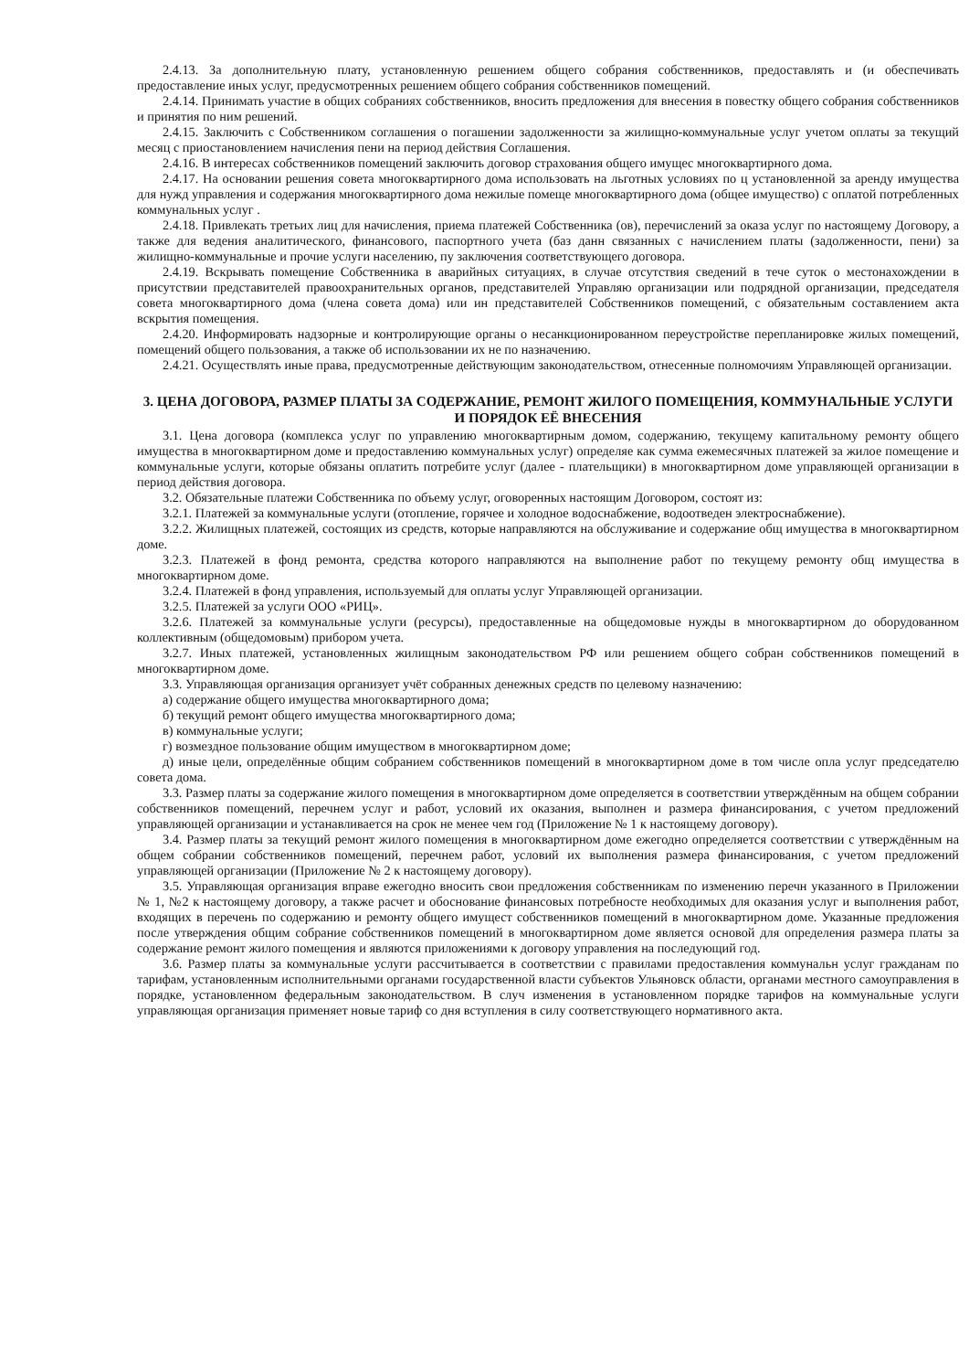2.4.13. За дополнительную плату, установленную решением общего собрания собственников, предоставлять и (и обеспечивать предоставление иных услуг, предусмотренных решением общего собрания собственников помещений.
2.4.14. Принимать участие в общих собраниях собственников, вносить предложения для внесения в повестку общего собрания собственников и принятия по ним решений.
2.4.15. Заключить с Собственником соглашения о погашении задолженности за жилищно-коммунальные услуг учетом оплаты за текущий месяц с приостановлением начисления пени на период действия Соглашения.
2.4.16. В интересах собственников помещений заключить договор страхования общего имущес многоквартирного дома.
2.4.17. На основании решения совета многоквартирного дома использовать на льготных условиях по ц установленной за аренду имущества для нужд управления и содержания многоквартирного дома нежилые помеще многоквартирного дома (общее имущество) с оплатой потребленных коммунальных услуг .
2.4.18. Привлекать третьих лиц для начисления, приема платежей Собственника (ов), перечислений за оказа услуг по настоящему Договору, а также для ведения аналитического, финансового, паспортного учета (баз данн связанных с начислением платы (задолженности, пени) за жилищно-коммунальные и прочие услуги населению, пу заключения соответствующего договора.
2.4.19. Вскрывать помещение Собственника в аварийных ситуациях, в случае отсутствия сведений в тече суток о местонахождении в присутствии представителей правоохранительных органов, представителей Управляю организации или подрядной организации, председателя совета многоквартирного дома (члена совета дома) или ин представителей Собственников помещений, с обязательным составлением акта вскрытия помещения.
2.4.20. Информировать надзорные и контролирующие органы о несанкционированном переустройстве перепланировке жилых помещений, помещений общего пользования, а также об использовании их не по назначению.
2.4.21. Осуществлять иные права, предусмотренные действующим законодательством, отнесенные полномочиям Управляющей организации.
3. ЦЕНА ДОГОВОРА, РАЗМЕР ПЛАТЫ ЗА СОДЕРЖАНИЕ, РЕМОНТ ЖИЛОГО ПОМЕЩЕНИЯ, КОММУНАЛЬНЫЕ УСЛУГИ И ПОРЯДОК ЕЁ ВНЕСЕНИЯ
3.1. Цена договора (комплекса услуг по управлению многоквартирным домом, содержанию, текущему капитальному ремонту общего имущества в многоквартирном доме и предоставлению коммунальных услуг) определяе как сумма ежемесячных платежей за жилое помещение и коммунальные услуги, которые обязаны оплатить потребите услуг (далее - плательщики) в многоквартирном доме управляющей организации в период действия договора.
3.2. Обязательные платежи Собственника по объему услуг, оговоренных настоящим Договором, состоят из:
3.2.1. Платежей за коммунальные услуги (отопление, горячее и холодное водоснабжение, водоотведен электроснабжение).
3.2.2. Жилищных платежей, состоящих из средств, которые направляются на обслуживание и содержание общ имущества в многоквартирном доме.
3.2.3. Платежей в фонд ремонта, средства которого направляются на выполнение работ по текущему ремонту общ имущества в многоквартирном доме.
3.2.4. Платежей в фонд управления, используемый для оплаты услуг Управляющей организации.
3.2.5. Платежей за услуги ООО «РИЦ».
3.2.6. Платежей за коммунальные услуги (ресурсы), предоставленные на общедомовые нужды в многоквартирном до оборудованном коллективным (общедомовым) прибором учета.
3.2.7. Иных платежей, установленных жилищным законодательством РФ или решением общего собран собственников помещений в многоквартирном доме.
3.3. Управляющая организация организует учёт собранных денежных средств по целевому назначению:
а) содержание общего имущества многоквартирного дома;
б) текущий ремонт общего имущества многоквартирного дома;
в) коммунальные услуги;
г) возмездное пользование общим имуществом в многоквартирном доме;
д) иные цели, определённые общим собранием собственников помещений в многоквартирном доме в том числе опла услуг председателю совета дома.
3.3. Размер платы за содержание жилого помещения в многоквартирном доме определяется в соответствии утверждённым на общем собрании собственников помещений, перечнем услуг и работ, условий их оказания, выполнен и размера финансирования, с учетом предложений управляющей организации и устанавливается на срок не менее чем год (Приложение № 1 к настоящему договору).
3.4. Размер платы за текущий ремонт жилого помещения в многоквартирном доме ежегодно определяется соответствии с утверждённым на общем собрании собственников помещений, перечнем работ, условий их выполнения размера финансирования, с учетом предложений управляющей организации (Приложение № 2 к настоящему договору).
3.5. Управляющая организация вправе ежегодно вносить свои предложения собственникам по изменению перечн указанного в Приложении № 1, №2 к настоящему договору, а также расчет и обоснование финансовых потребносте необходимых для оказания услуг и выполнения работ, входящих в перечень по содержанию и ремонту общего имущест собственников помещений в многоквартирном доме. Указанные предложения после утверждения общим собрание собственников помещений в многоквартирном доме является основой для определения размера платы за содержание ремонт жилого помещения и являются приложениями к договору управления на последующий год.
3.6. Размер платы за коммунальные услуги рассчитывается в соответствии с правилами предоставления коммунальн услуг гражданам по тарифам, установленным исполнительными органами государственной власти субъектов Ульяновск области, органами местного самоуправления в порядке, установленном федеральным законодательством. В случ изменения в установленном порядке тарифов на коммунальные услуги управляющая организация применяет новые тариф со дня вступления в силу соответствующего нормативного акта.